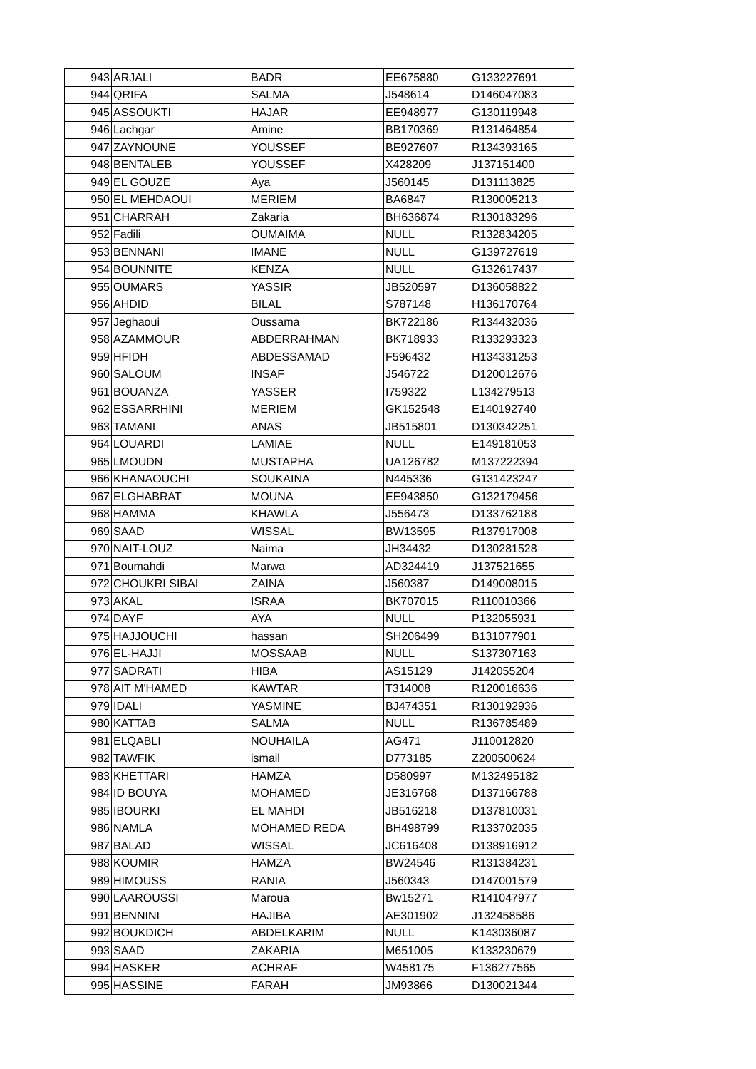| 943 | ARJALI | BADR | EE675880 | G133227691 |
| 944 | QRIFA | SALMA | J548614 | D146047083 |
| 945 | ASSOUKTI | HAJAR | EE948977 | G130119948 |
| 946 | Lachgar | Amine | BB170369 | R131464854 |
| 947 | ZAYNOUNE | YOUSSEF | BE927607 | R134393165 |
| 948 | BENTALEB | YOUSSEF | X428209 | J137151400 |
| 949 | EL GOUZE | Aya | J560145 | D131113825 |
| 950 | EL MEHDAOUI | MERIEM | BA6847 | R130005213 |
| 951 | CHARRAH | Zakaria | BH636874 | R130183296 |
| 952 | Fadili | OUMAIMA | NULL | R132834205 |
| 953 | BENNANI | IMANE | NULL | G139727619 |
| 954 | BOUNNITE | KENZA | NULL | G132617437 |
| 955 | OUMARS | YASSIR | JB520597 | D136058822 |
| 956 | AHDID | BILAL | S787148 | H136170764 |
| 957 | Jeghaoui | Oussama | BK722186 | R134432036 |
| 958 | AZAMMOUR | ABDERRAHMAN | BK718933 | R133293323 |
| 959 | HFIDH | ABDESSAMAD | F596432 | H134331253 |
| 960 | SALOUM | INSAF | J546722 | D120012676 |
| 961 | BOUANZA | YASSER | I759322 | L134279513 |
| 962 | ESSARRHINI | MERIEM | GK152548 | E140192740 |
| 963 | TAMANI | ANAS | JB515801 | D130342251 |
| 964 | LOUARDI | LAMIAE | NULL | E149181053 |
| 965 | LMOUDN | MUSTAPHA | UA126782 | M137222394 |
| 966 | KHANAOUCHI | SOUKAINA | N445336 | G131423247 |
| 967 | ELGHABRAT | MOUNA | EE943850 | G132179456 |
| 968 | HAMMA | KHAWLA | J556473 | D133762188 |
| 969 | SAAD | WISSAL | BW13595 | R137917008 |
| 970 | NAIT-LOUZ | Naima | JH34432 | D130281528 |
| 971 | Boumahdi | Marwa | AD324419 | J137521655 |
| 972 | CHOUKRI SIBAI | ZAINA | J560387 | D149008015 |
| 973 | AKAL | ISRAA | BK707015 | R110010366 |
| 974 | DAYF | AYA | NULL | P132055931 |
| 975 | HAJJOUCHI | hassan | SH206499 | B131077901 |
| 976 | EL-HAJJI | MOSSAAB | NULL | S137307163 |
| 977 | SADRATI | HIBA | AS15129 | J142055204 |
| 978 | AIT M'HAMED | KAWTAR | T314008 | R120016636 |
| 979 | IDALI | YASMINE | BJ474351 | R130192936 |
| 980 | KATTAB | SALMA | NULL | R136785489 |
| 981 | ELQABLI | NOUHAILA | AG471 | J110012820 |
| 982 | TAWFIK | ismail | D773185 | Z200500624 |
| 983 | KHETTARI | HAMZA | D580997 | M132495182 |
| 984 | ID BOUYA | MOHAMED | JE316768 | D137166788 |
| 985 | IBOURKI | EL MAHDI | JB516218 | D137810031 |
| 986 | NAMLA | MOHAMED REDA | BH498799 | R133702035 |
| 987 | BALAD | WISSAL | JC616408 | D138916912 |
| 988 | KOUMIR | HAMZA | BW24546 | R131384231 |
| 989 | HIMOUSS | RANIA | J560343 | D147001579 |
| 990 | LAAROUSSI | Maroua | Bw15271 | R141047977 |
| 991 | BENNINI | HAJIBA | AE301902 | J132458586 |
| 992 | BOUKDICH | ABDELKARIM | NULL | K143036087 |
| 993 | SAAD | ZAKARIA | M651005 | K133230679 |
| 994 | HASKER | ACHRAF | W458175 | F136277565 |
| 995 | HASSINE | FARAH | JM93866 | D130021344 |